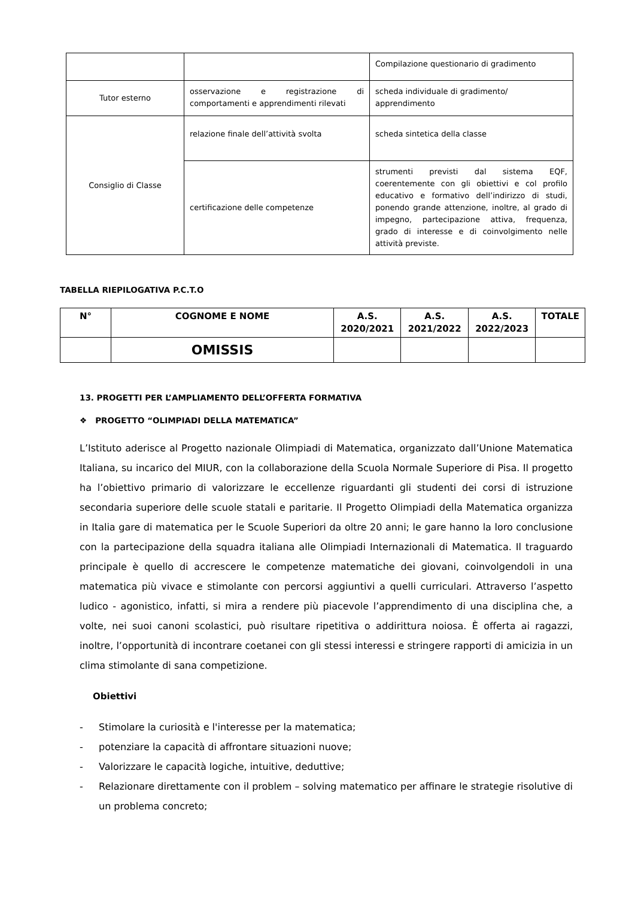| | | Compilazione questionario di gradimento |
| Tutor esterno | osservazione e registrazione di comportamenti e apprendimenti rilevati | scheda individuale di gradimento/ apprendimento |
| Consiglio di Classe | relazione finale dell’attività svolta | scheda sintetica della classe |
| | certificazione delle competenze | strumenti previsti dal sistema EQF, coerentemente con gli obiettivi e col profilo educativo e formativo dell’indirizzo di studi, ponendo grande attenzione, inoltre, al grado di impegno, partecipazione attiva, frequenza, grado di interesse e di coinvolgimento nelle attività previste. |
TABELLA RIEPILOGATIVA P.C.T.O
| N° | COGNOME E NOME | A.S. 2020/2021 | A.S. 2021/2022 | A.S. 2022/2023 | TOTALE |
| --- | --- | --- | --- | --- | --- |
| | OMISSIS | | | | |
13. PROGETTI PER L’AMPLIAMENTO DELL’OFFERTA FORMATIVA
❖ PROGETTO “OLIMPIADI DELLA MATEMATICA”
L’Istituto aderisce al Progetto nazionale Olimpiadi di Matematica, organizzato dall’Unione Matematica Italiana, su incarico del MIUR, con la collaborazione della Scuola Normale Superiore di Pisa. Il progetto ha l’obiettivo primario di valorizzare le eccellenze riguardanti gli studenti dei corsi di istruzione secondaria superiore delle scuole statali e paritarie. Il Progetto Olimpiadi della Matematica organizza in Italia gare di matematica per le Scuole Superiori da oltre 20 anni; le gare hanno la loro conclusione con la partecipazione della squadra italiana alle Olimpiadi Internazionali di Matematica. Il traguardo principale è quello di accrescere le competenze matematiche dei giovani, coinvolgendoli in una matematica più vivace e stimolante con percorsi aggiuntivi a quelli curriculari. Attraverso l’aspetto ludico - agonistico, infatti, si mira a rendere più piacevole l’apprendimento di una disciplina che, a volte, nei suoi canoni scolastici, può risultare ripetitiva o addirittura noiosa. È offerta ai ragazzi, inoltre, l’opportunità di incontrare coetanei con gli stessi interessi e stringere rapporti di amicizia in un clima stimolante di sana competizione.
Obiettivi
- Stimolare la curiosità e l'interesse per la matematica;
- potenziare la capacità di affrontare situazioni nuove;
- Valorizzare le capacità logiche, intuitive, deduttive;
- Relazionare direttamente con il problem – solving matematico per affinare le strategie risolutive di un problema concreto;